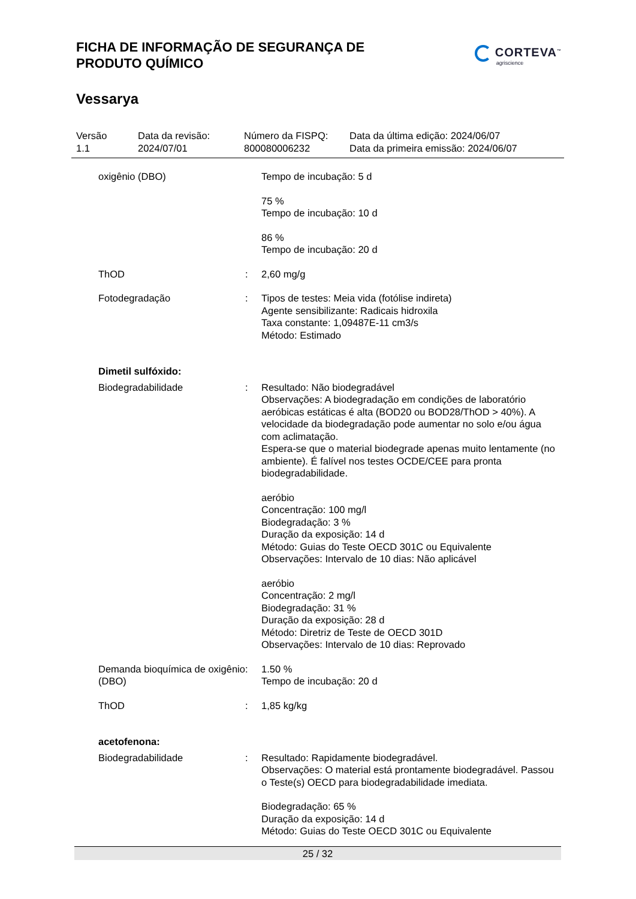FICHA DE INFORMAÇÃO DE SEGURANÇA DE PRODUTO QUÍMICO
CORTEVA<sup>™</sup>
agriscience
Vessarya
Versão
1.1
Data da revisão:
2024/07/01
Número da FISPQ:
800080006232
Data da última edição: 2024/06/07
Data da primeira emissão: 2024/06/07
oxigênio (DBO) Tempo de incubação: 5 d
75 %
Tempo de incubação: 10 d
86 %
Tempo de incubação: 20 d
ThOD : 2,60 mg/g
Fotodegradação : Tipos de testes: Meia vida (fotólise indireta)
Agente sensibilizante: Radicais hidroxila
Taxa constante: 1,09487E-11 cm3/s
Método: Estimado
Dimetil sulfóxido:
Biodegradabilidade : Resultado: Não biodegradável
Observações: A biodegradação em condições de laboratório aeróbicas estáticas é alta (BOD20 ou BOD28/ThOD > 40%). A velocidade da biodegradação pode aumentar no solo e/ou água com aclimatação.
Espera-se que o material biodegrade apenas muito lentamente (no ambiente). É falível nos testes OCDE/CEE para pronta biodegradabilidade.
aeróbio
Concentração: 100 mg/l
Biodegradação: 3 %
Duração da exposição: 14 d
Método: Guias do Teste OECD 301C ou Equivalente
Observações: Intervalo de 10 dias: Não aplicável
aeróbio
Concentração: 2 mg/l
Biodegradação: 31 %
Duração da exposição: 28 d
Método: Diretriz de Teste de OECD 301D
Observações: Intervalo de 10 dias: Reprovado
Demanda bioquímica de oxigênio (DBO)
: 1.50 %
Tempo de incubação: 20 d
ThOD : 1,85 kg/kg
acetofenona:
Biodegradabilidade : Resultado: Rapidamente biodegradável.
Observações: O material está prontamente biodegradável. Passou o Teste(s) OECD para biodegradabilidade imediata.
Biodegradação: 65 %
Duração da exposição: 14 d
Método: Guias do Teste OECD 301C ou Equivalente
25 / 32